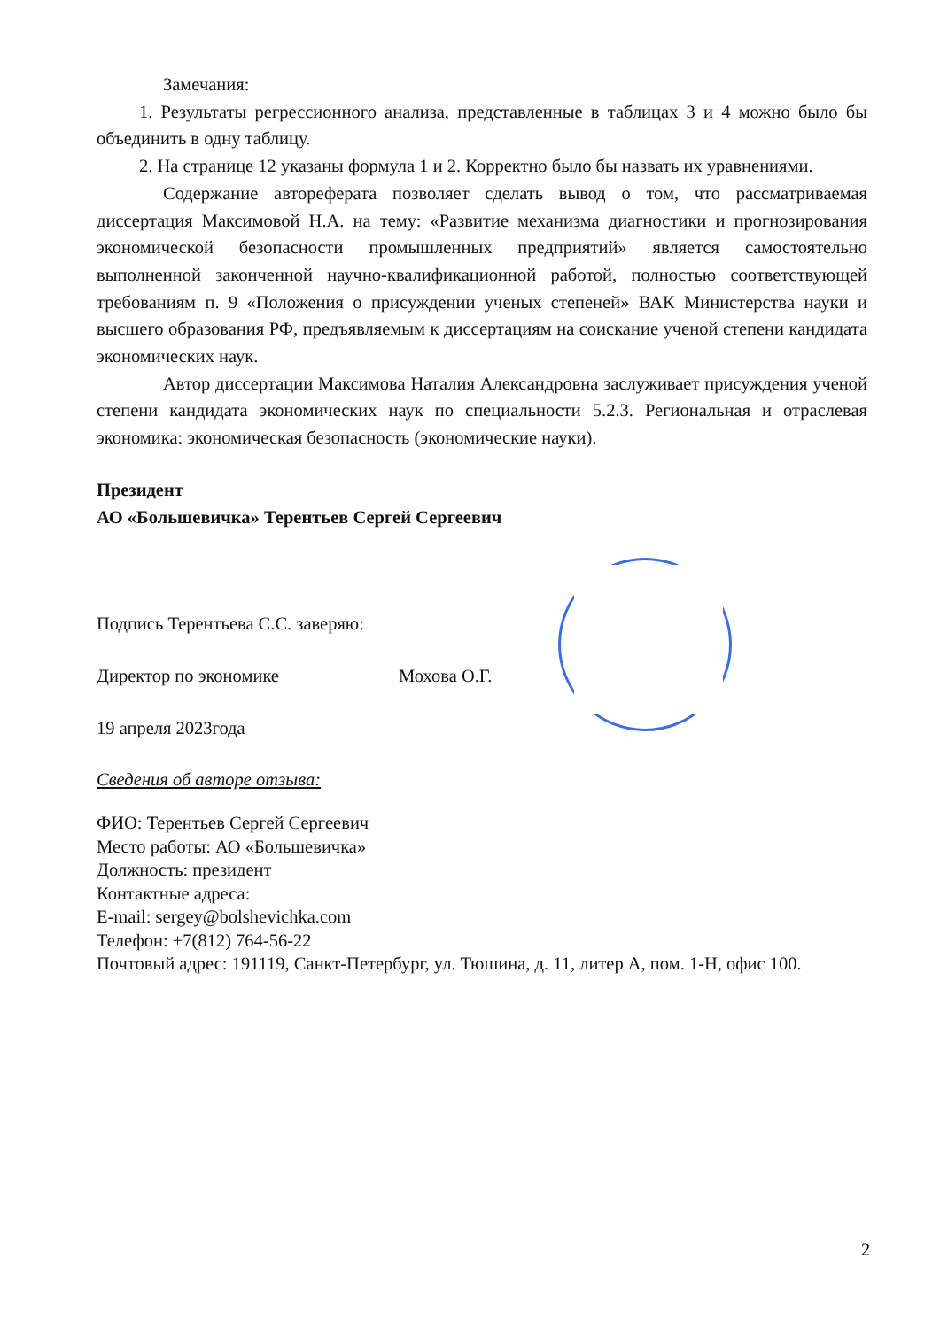Замечания:
1. Результаты регрессионного анализа, представленные в таблицах 3 и 4 можно было бы объединить в одну таблицу.
2. На странице 12 указаны формула 1 и 2. Корректно было бы назвать их уравнениями.
Содержание автореферата позволяет сделать вывод о том, что рассматриваемая диссертация Максимовой Н.А. на тему: «Развитие механизма диагностики и прогнозирования экономической безопасности промышленных предприятий» является самостоятельно выполненной законченной научно-квалификационной работой, полностью соответствующей требованиям п. 9 «Положения о присуждении ученых степеней» ВАК Министерства науки и высшего образования РФ, предъявляемым к диссертациям на соискание ученой степени кандидата экономических наук.
Автор диссертации Максимова Наталия Александровна заслуживает присуждения ученой степени кандидата экономических наук по специальности 5.2.3. Региональная и отраслевая экономика: экономическая безопасность (экономические науки).
Президент
АО «Большевичка» Терентьев Сергей Сергеевич
Подпись Терентьева С.С. заверяю:
Директор по экономике Мохова О.Г.
19 апреля 2023года
Сведения об авторе отзыва:
ФИО: Терентьев Сергей Сергеевич
Место работы: АО «Большевичка»
Должность: президент
Контактные адреса:
E-mail: sergey@bolshevichka.com
Телефон: +7(812) 764-56-22
Почтовый адрес: 191119, Санкт-Петербург, ул. Тюшина, д. 11, литер А, пом. 1-Н, офис 100.
2